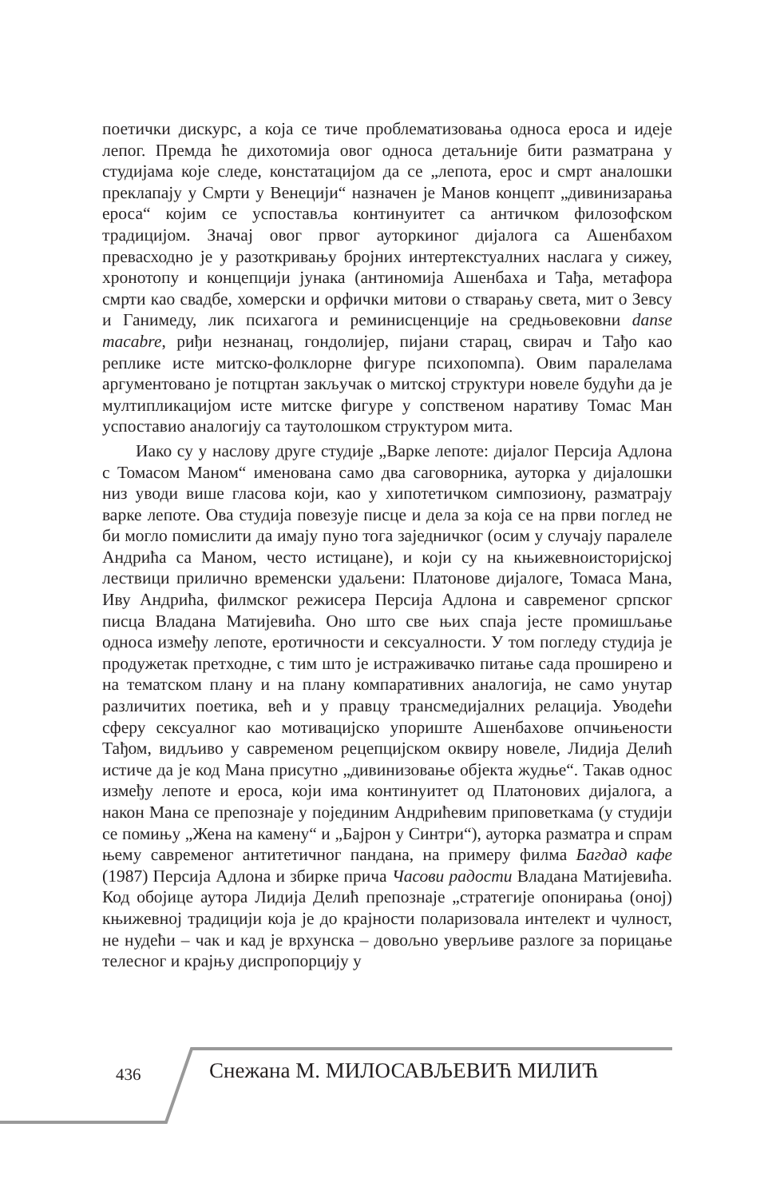поетички дискурс, а која се тиче проблематизовања односа ероса и идеје лепог. Премда ће дихотомија овог односа детаљније бити разматрана у студијама које следе, констатацијом да се „лепота, ерос и смрт аналошки преклапају у Смрти у Венецији“ назначен је Манов концепт „дивинизарања ероса“ којим се успоставља континуитет са античком филозофском традицијом. Значај овог првог ауторкиног дијалога са Ашенбахом превасходно је у разоткривању бројних интертекстуалних наслага у сижеу, хронотопу и концепцији јунака (антиномија Ашенбаха и Тађа, метафора смрти као свадбе, хомерски и орфички митови о стварању света, мит о Зевсу и Ганимеду, лик психагога и реминисценције на средњовековни danse macabre, риђи незнанац, гондолијер, пијани старац, свирач и Тађо као реплике исте митско-фолклорне фигуре психопомпа). Овим паралелама аргументовано је потцртан закључак о митској структури новеле будући да је мултипликацијом исте митске фигуре у сопственом наративу Томас Ман успоставио аналогију са таутолошком структуром мита.
Иако су у наслову друге студије „Варке лепоте: дијалог Персија Адлона с Томасом Маном“ именована само два саговорника, ауторка у дијалошки низ уводи више гласова који, као у хипотетичком симпозиону, разматрају варке лепоте. Ова студија повезује писце и дела за која се на први поглед не би могло помислити да имају пуно тога заједничког (осим у случају паралеле Андрића са Маном, често истицане), и који су на књижевноисторијској лествици прилично временски удаљени: Платонове дијалоге, Томаса Мана, Иву Андрића, филмског режисера Персија Адлона и савременог српског писца Владана Матијевића. Оно што све њих спаја јесте промишљање односа између лепоте, еротичности и сексуалности. У том погледу студија је продужетак претходне, с тим што је истраживачко питање сада проширено и на тематском плану и на плану компаративних аналогија, не само унутар различитих поетика, већ и у правцу трансмедијалних релација. Уводећи сферу сексуалног као мотивацијско упориште Ашенбахове опчињености Тађом, видљиво у савременом рецепцијском оквиру новеле, Лидија Делић истиче да је код Мана присутно „дивинизовање објекта жудње“. Такав однос између лепоте и ероса, који има континуитет од Платонових дијалога, а након Мана се препознаје у појединим Андрићевим приповеткама (у студији се помињу „Жена на камену“ и „Бајрон у Синтри“), ауторка разматра и спрам њему савременог антитетичног пандана, на примеру филма Багдад кафе (1987) Персија Адлона и збирке прича Часови радости Владана Матијевића. Код обојице аутора Лидија Делић препознаје „стратегије опонирања (оној) књижевној традицији која је до крајности поларизовала интелект и чулност, не нудећи – чак и кад је врхунска – довољно уверљиве разлоге за порицање телесног и крајњу диспропорцију у
436 Снежана М. МИЛОСАВЉЕВИЋ МИЛИЋ